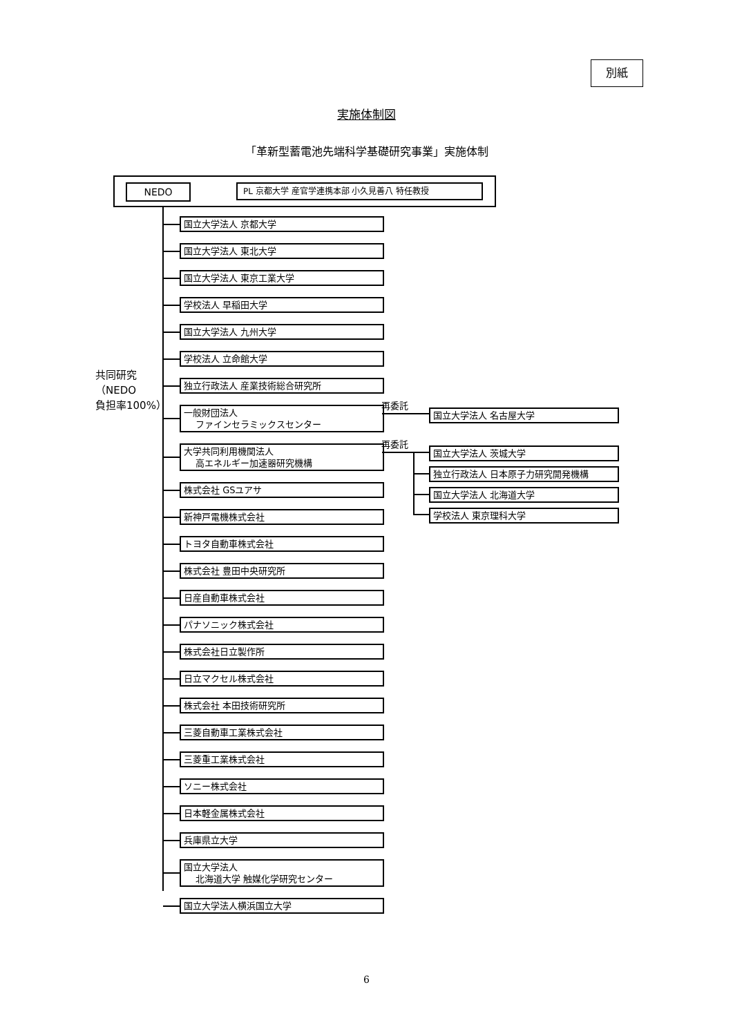別紙
実施体制図
「革新型蓄電池先端科学基礎研究事業」実施体制
NEDO PL 京都大学 産官学連携本部 小久見善八 特任教授
共同研究
（NEDO
負担率100%）
国立大学法人 京都大学
国立大学法人 東北大学
国立大学法人 東京工業大学
学校法人 早稲田大学
国立大学法人 九州大学
学校法人 立命館大学
独立行政法人 産業技術総合研究所
一般財団法人
ファインセラミックスセンター
大学共同利用機関法人
高エネルギー加速器研究機構
株式会社 GSユアサ
新神戸電機株式会社
トヨタ自動車株式会社
株式会社 豊田中央研究所
日産自動車株式会社
パナソニック株式会社
株式会社日立製作所
日立マクセル株式会社
株式会社 本田技術研究所
三菱自動車工業株式会社
三菱重工業株式会社
ソニー株式会社
日本軽金属株式会社
兵庫県立大学
国立大学法人
北海道大学 触媒化学研究センター
国立大学法人横浜国立大学
再委託
国立大学法人 名古屋大学
再委託
国立大学法人 茨城大学
独立行政法人 日本原子力研究開発機構
国立大学法人 北海道大学
学校法人 東京理科大学
6